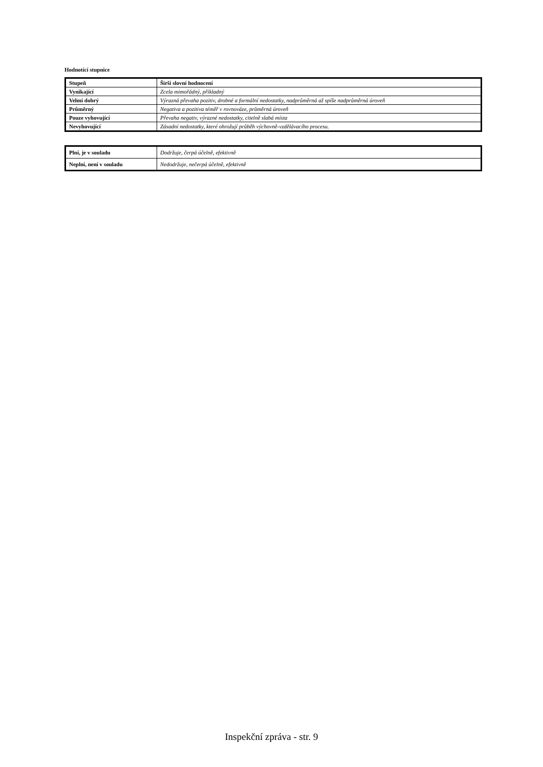Hodnotící stupnice
| Stupeň | Širší slovní hodnocení |
| Vynikající | Zcela mimořádný, příkladný |
| Velmi dobrý | Výrazná převaha pozitiv, drobné a formální nedostatky, nadprůměrná až spíše nadprůměrná úroveň |
| Průměrný | Negativa a pozitiva téměř v rovnováze, průměrná úroveň |
| Pouze vyhovující | Převaha negativ, výrazné nedostatky, citelně slabá místa |
| Nevyhovující | Zásadní nedostatky, které ohrožují průběh výchovně-vzdělávacího procesu. |
| Plní, je v souladu | Dodržuje, čerpá účelně, efektivně |
| Neplní, není v souladu | Nedodržuje, nečerpá účelně, efektivně |
Inspekční zpráva - str. 9